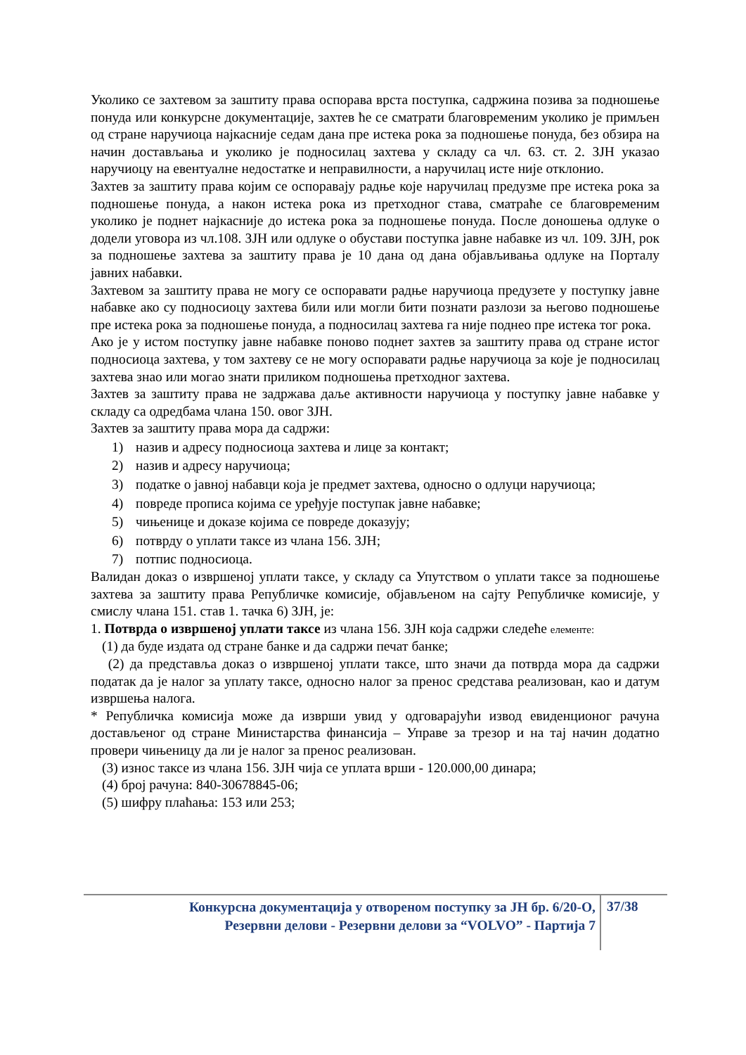Уколико се захтевом за заштиту права оспорава врста поступка, садржина позива за подношење понуда или конкурсне документације, захтев ће се сматрати благовременим уколико је примљен од стране наручиоца најкасније седам дана пре истека рока за подношење понуда, без обзира на начин достављања и уколико је подносилац захтева у складу са чл. 63. ст. 2. ЗЈН указао наручиоцу на евентуалне недостатке и неправилности, а наручилац исте није отклонио.
Захтев за заштиту права којим се оспоравају радње које наручилац предузме пре истека рока за подношење понуда, а након истека рока из претходног става, сматраће се благовременим уколико је поднет најкасније до истека рока за подношење понуда. После доношења одлуке о додели уговора из чл.108. ЗЈН или одлуке о обустави поступка јавне набавке из чл. 109. ЗЈН, рок за подношење захтева за заштиту права је 10 дана од дана објављивања одлуке на Порталу јавних набавки.
Захтевом за заштиту права не могу се оспоравати радње наручиоца предузете у поступку јавне набавке ако су подносиоцу захтева били или могли бити познати разлози за његово подношење пре истека рока за подношење понуда, а подносилац захтева га није поднео пре истека тог рока.
Ако је у истом поступку јавне набавке поново поднет захтев за заштиту права од стране истог подносиоца захтева, у том захтеву се не могу оспоравати радње наручиоца за које је подносилац захтева знао или могао знати приликом подношења претходног захтева.
Захтев за заштиту права не задржава даље активности наручиоца у поступку јавне набавке у складу са одредбама члана 150. овог ЗЈН.
Захтев за заштиту права мора да садржи:
1) назив и адресу подносиоца захтева и лице за контакт;
2) назив и адресу наручиоца;
3) податке о јавној набавци која је предмет захтева, односно о одлуци наручиоца;
4) повреде прописа којима се уређује поступак јавне набавке;
5) чињенице и доказе којима се повреде доказују;
6) потврду о уплати таксе из члана 156. ЗЈН;
7) потпис подносиоца.
Валидан доказ о извршеној уплати таксе, у складу са Упутством о уплати таксе за подношење захтева за заштиту права Републичке комисије, објављеном на сајту Републичке комисије, у смислу члана 151. став 1. тачка 6) ЗЈН, је:
1. Потврда о извршеној уплати таксе из члана 156. ЗЈН која садржи следеће елементе:
(1) да буде издата од стране банке и да садржи печат банке;
(2) да представља доказ о извршеној уплати таксе, што значи да потврда мора да садржи податак да је налог за уплату таксе, односно налог за пренос средстава реализован, као и датум извршења налога.
* Републичка комисија може да изврши увид у одговарајући извод евиденционог рачуна достављеног од стране Министарства финансија – Управе за трезор и на тај начин додатно провери чињеницу да ли је налог за пренос реализован.
(3) износ таксе из члана 156. ЗЈН чија се уплата врши - 120.000,00 динара;
(4) број рачуна: 840-30678845-06;
(5) шифру плаћања: 153 или 253;
Конкурсна документација у отвореном поступку за ЈН бр. 6/20-О,
Резервни делови - Резервни делови за “VOLVO” - Партија 7
37/38